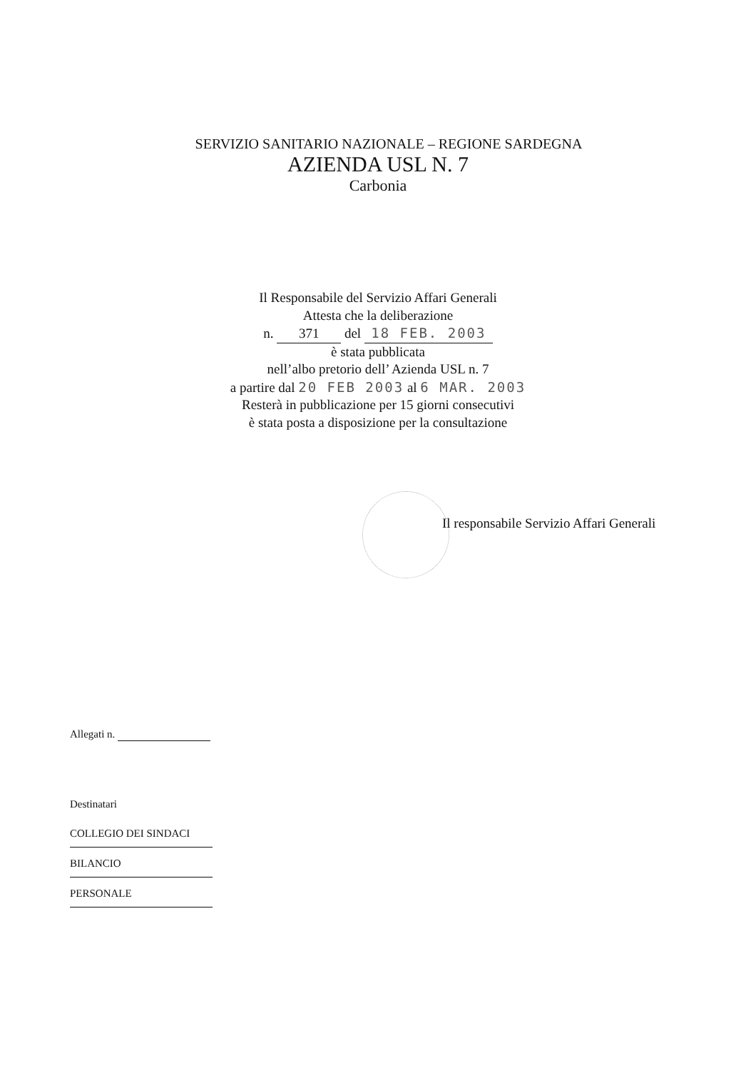SERVIZIO SANITARIO NAZIONALE – REGIONE SARDEGNA
AZIENDA USL N. 7
Carbonia
Il Responsabile del Servizio Affari Generali
Attesta che la deliberazione
n. 371 del 18 FEB. 2003
è stata pubblicata
nell’albo pretorio dell’ Azienda USL n. 7
a partire dal 20 FEB 2003 al 6 MAR. 2003
Resterà in pubblicazione per 15 giorni consecutivi
è stata posta a disposizione per la consultazione
Il responsabile Servizio Affari Generali
Allegati n.
Destinatari
COLLEGIO DEI SINDACI
BILANCIO
PERSONALE